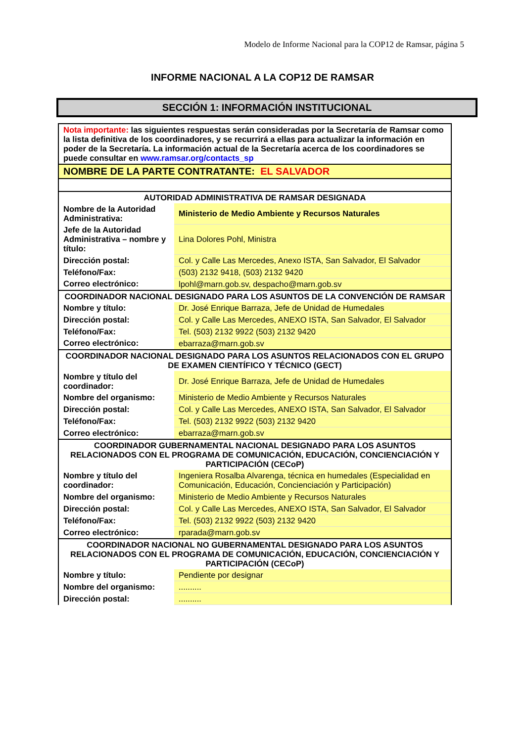Modelo de Informe Nacional para la COP12 de Ramsar, página 5
INFORME NACIONAL A LA COP12 DE RAMSAR
SECCIÓN 1: INFORMACIÓN INSTITUCIONAL
| Nota importante: las siguientes respuestas serán consideradas por la Secretaría de Ramsar como la lista definitiva de los coordinadores, y se recurrirá a ellas para actualizar la información en poder de la Secretaría. La información actual de la Secretaría acerca de los coordinadores se puede consultar en www.ramsar.org/contacts_sp | |
| NOMBRE DE LA PARTE CONTRATANTE: EL SALVADOR | |
| AUTORIDAD ADMINISTRATIVA DE RAMSAR DESIGNADA | |
| Nombre de la Autoridad Administrativa: | Ministerio de Medio Ambiente y Recursos Naturales |
| Jefe de la Autoridad Administrativa – nombre y título: | Lina Dolores Pohl, Ministra |
| Dirección postal: | Col. y Calle Las Mercedes, Anexo ISTA, San Salvador, El Salvador |
| Teléfono/Fax: | (503) 2132 9418, (503) 2132 9420 |
| Correo electrónico: | lpohl@marn.gob.sv, despacho@marn.gob.sv |
| COORDINADOR NACIONAL DESIGNADO PARA LOS ASUNTOS DE LA CONVENCIÓN DE RAMSAR | |
| Nombre y título: | Dr. José Enrique Barraza, Jefe de Unidad de Humedales |
| Dirección postal: | Col. y Calle Las Mercedes, ANEXO ISTA, San Salvador, El Salvador |
| Teléfono/Fax: | Tel. (503) 2132 9922 (503) 2132 9420 |
| Correo electrónico: | ebarraza@marn.gob.sv |
| COORDINADOR NACIONAL DESIGNADO PARA LOS ASUNTOS RELACIONADOS CON EL GRUPO DE EXAMEN CIENTÍFICO Y TÉCNICO (GECT) | |
| Nombre y título del coordinador: | Dr. José Enrique Barraza, Jefe de Unidad de Humedales |
| Nombre del organismo: | Ministerio de Medio Ambiente y Recursos Naturales |
| Dirección postal: | Col. y Calle Las Mercedes, ANEXO ISTA, San Salvador, El Salvador |
| Teléfono/Fax: | Tel. (503) 2132 9922 (503) 2132 9420 |
| Correo electrónico: | ebarraza@marn.gob.sv |
| COORDINADOR GUBERNAMENTAL NACIONAL DESIGNADO PARA LOS ASUNTOS RELACIONADOS CON EL PROGRAMA DE COMUNICACIÓN, EDUCACIÓN, CONCIENCIACIÓN Y PARTICIPACIÓN (CECoP) | |
| Nombre y título del coordinador: | Ingeniera Rosalba Alvarenga, técnica en humedales (Especialidad en Comunicación, Educación, Concienciación y Participación) |
| Nombre del organismo: | Ministerio de Medio Ambiente y Recursos Naturales |
| Dirección postal: | Col. y Calle Las Mercedes, ANEXO ISTA, San Salvador, El Salvador |
| Teléfono/Fax: | Tel. (503) 2132 9922 (503) 2132 9420 |
| Correo electrónico: | rparada@marn.gob.sv |
| COORDINADOR NACIONAL NO GUBERNAMENTAL DESIGNADO PARA LOS ASUNTOS RELACIONADOS CON EL PROGRAMA DE COMUNICACIÓN, EDUCACIÓN, CONCIENCIACIÓN Y PARTICIPACIÓN (CECoP) | |
| Nombre y título: | Pendiente por designar |
| Nombre del organismo: | .......... |
| Dirección postal: | .......... |